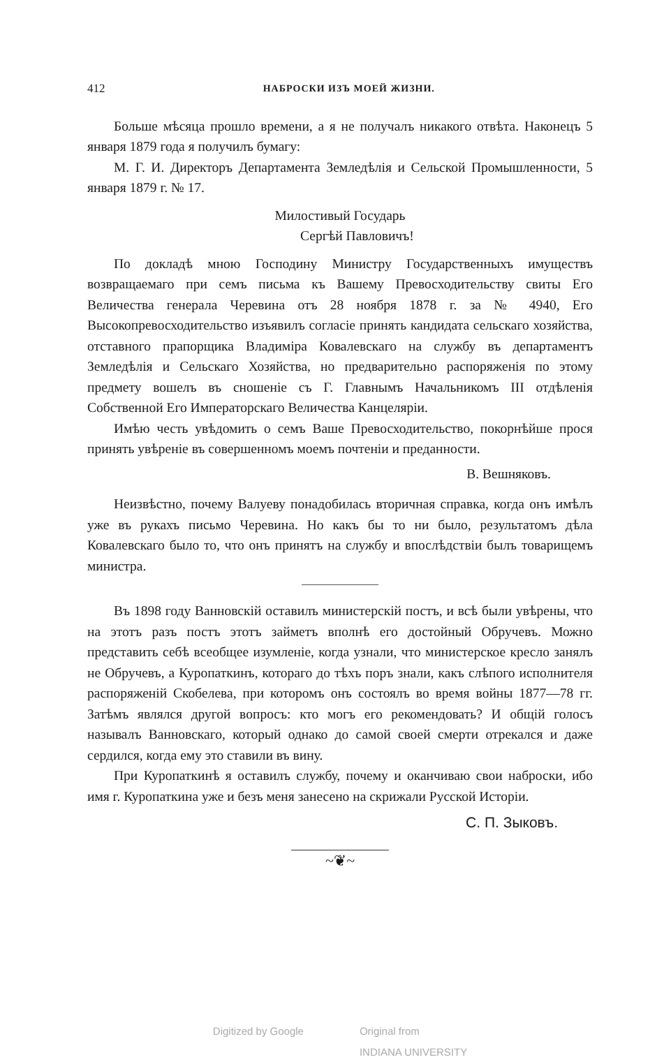412 НАБРОСКИ ИЗЪ МОЕЙ ЖИЗНИ.
Больше мѣсяца прошло времени, а я не получалъ никакого отвѣта. Наконецъ 5 января 1879 года я получилъ бумагу:
М. Г. И. Директоръ Департамента Земледѣлія и Сельской Промышленности, 5 января 1879 г. № 17.
Милостивый Государь
Сергѣй Павловичъ!
По докладѣ мною Господину Министру Государственныхъ имуществъ возвращаемаго при семъ письма къ Вашему Превосходительству свиты Его Величества генерала Черевина отъ 28 ноября 1878 г. за № 4940, Его Высокопревосходительство изъявилъ согласіе принять кандидата сельскаго хозяйства, отставного прапорщика Владиміра Ковалевскаго на службу въ департаментъ Земледѣлія и Сельскаго Хозяйства, но предварительно распоряженія по этому предмету вошелъ въ сношеніе съ Г. Главнымъ Начальникомъ III отдѣленія Собственной Его Императорскаго Величества Канцеляріи.
Имѣю честь увѣдомить о семъ Ваше Превосходительство, покорнѣйше прося принять увѣреніе въ совершенномъ моемъ почтеніи и преданности.
В. Вешняковъ.
Неизвѣстно, почему Валуеву понадобилась вторичная справка, когда онъ имѣлъ уже въ рукахъ письмо Черевина. Но какъ бы то ни было, результатомъ дѣла Ковалевскаго было то, что онъ принятъ на службу и впослѣдствіи былъ товарищемъ министра.
Въ 1898 году Ванновскій оставилъ министерскій постъ, и всѣ были увѣрены, что на этотъ разъ постъ этотъ займетъ вполнѣ его достойный Обручевъ. Можно представить себѣ всеобщее изумленіе, когда узнали, что министерское кресло занялъ не Обручевъ, а Куропаткинъ, котораго до тѣхъ поръ знали, какъ слѣпого исполнителя распоряженій Скобелева, при которомъ онъ состоялъ во время войны 1877—78 гг. Затѣмъ являлся другой вопросъ: кто могъ его рекомендовать? И общій голосъ называлъ Ванновскаго, который однако до самой своей смерти отрекался и даже сердился, когда ему это ставили въ вину.
При Куропаткинѣ я оставилъ службу, почему и оканчиваю свои наброски, ибо имя г. Куропаткина уже и безъ меня занесено на скрижали Русской Исторіи.
С. П. Зыковъ.
~❦~
Digitized by Google Original from
INDIANA UNIVERSITY